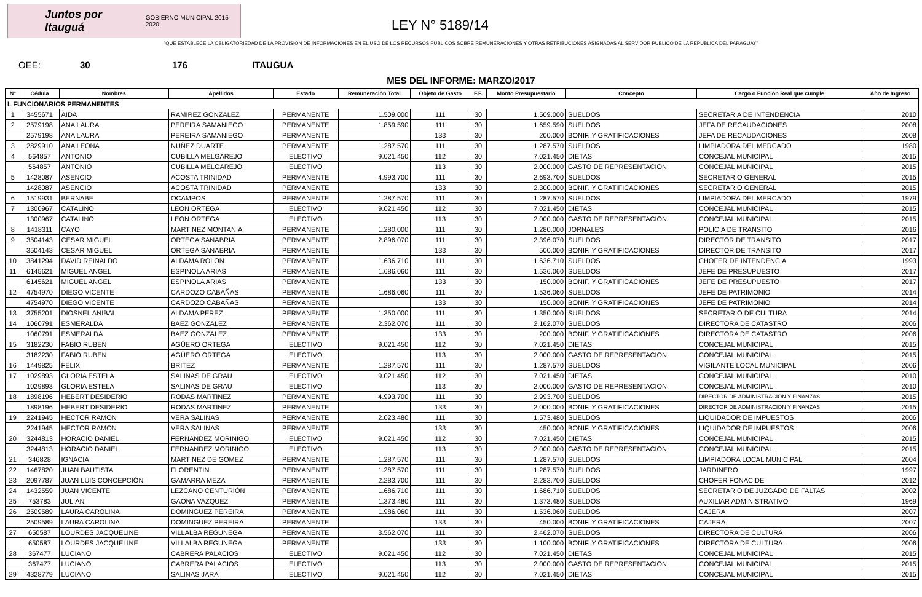Juntos por Itauguá GOBIERNO MUNICIPAL 2015-2020
LEY N° 5189/14
"QUE ESTABLECE LA OBLIGATORIEDAD DE LA PROVISIÓN DE INFORMACIONES EN EL USO DE LOS RECURSOS PÚBLICOS SOBRE REMUNERACIONES Y OTRAS RETRIBUCIONES ASIGNADAS AL SERVIDOR PÚBLICO DE LA REPÚBLICA DEL PARAGUAY"
OEE: 30 176 ITAUGUA
MES DEL INFORME: MARZO/2017
| N° | Cédula | Nombres | Apellidos | Estado | Remuneración Total | Objeto de Gasto | F.F. | Monto Presupuestario | Concepto | Cargo o Función Real que cumple | Año de Ingreso |
| --- | --- | --- | --- | --- | --- | --- | --- | --- | --- | --- | --- |
| I. FUNCIONARIOS PERMANENTES | | | | | | | | | | | |
| 1 | 3455671 | AIDA | RAMIREZ GONZALEZ | PERMANENTE | 1.509.000 | 111 | 30 | 1.509.000 | SUELDOS | SECRETARIA DE INTENDENCIA | 2010 |
| 2 | 2579198 | ANA LAURA | PEREIRA SAMANIEGO | PERMANENTE | 1.859.590 | 111 | 30 | 1.659.590 | SUELDOS | JEFA DE RECAUDACIONES | 2008 |
| | 2579198 | ANA LAURA | PEREIRA SAMANIEGO | PERMANENTE | | 133 | 30 | 200.000 | BONIF. Y GRATIFICACIONES | JEFA DE RECAUDACIONES | 2008 |
| 3 | 2829910 | ANA LEONA | NUÑEZ DUARTE | PERMANENTE | 1.287.570 | 111 | 30 | 1.287.570 | SUELDOS | LIMPIADORA DEL MERCADO | 1980 |
| 4 | 564857 | ANTONIO | CUBILLA MELGAREJO | ELECTIVO | 9.021.450 | 112 | 30 | 7.021.450 | DIETAS | CONCEJAL MUNICIPAL | 2015 |
| | 564857 | ANTONIO | CUBILLA MELGAREJO | ELECTIVO | | 113 | 30 | 2.000.000 | GASTO DE REPRESENTACION | CONCEJAL MUNICIPAL | 2015 |
| 5 | 1428087 | ASENCIO | ACOSTA TRINIDAD | PERMANENTE | 4.993.700 | 111 | 30 | 2.693.700 | SUELDOS | SECRETARIO GENERAL | 2015 |
| | 1428087 | ASENCIO | ACOSTA TRINIDAD | PERMANENTE | | 133 | 30 | 2.300.000 | BONIF. Y GRATIFICACIONES | SECRETARIO GENERAL | 2015 |
| 6 | 1519931 | BERNABE | OCAMPOS | PERMANENTE | 1.287.570 | 111 | 30 | 1.287.570 | SUELDOS | LIMPIADORA DEL MERCADO | 1979 |
| 7 | 1300967 | CATALINO | LEON ORTEGA | ELECTIVO | 9.021.450 | 112 | 30 | 7.021.450 | DIETAS | CONCEJAL MUNICIPAL | 2015 |
| | 1300967 | CATALINO | LEON ORTEGA | ELECTIVO | | 113 | 30 | 2.000.000 | GASTO DE REPRESENTACION | CONCEJAL MUNICIPAL | 2015 |
| 8 | 1418311 | CAYO | MARTINEZ MONTANIA | PERMANENTE | 1.280.000 | 111 | 30 | 1.280.000 | JORNALES | POLICIA DE TRANSITO | 2016 |
| 9 | 3504143 | CESAR MIGUEL | ORTEGA SANABRIA | PERMANENTE | 2.896.070 | 111 | 30 | 2.396.070 | SUELDOS | DIRECTOR DE TRANSITO | 2017 |
| | 3504143 | CESAR MIGUEL | ORTEGA SANABRIA | PERMANENTE | | 133 | 30 | 500.000 | BONIF. Y GRATIFICACIONES | DIRECTOR DE TRANSITO | 2017 |
| 10 | 3841294 | DAVID REINALDO | ALDAMA ROLON | PERMANENTE | 1.636.710 | 111 | 30 | 1.636.710 | SUELDOS | CHOFER DE INTENDENCIA | 1993 |
| 11 | 6145621 | MIGUEL ANGEL | ESPINOLA ARIAS | PERMANENTE | 1.686.060 | 111 | 30 | 1.536.060 | SUELDOS | JEFE DE PRESUPUESTO | 2017 |
| | 6145621 | MIGUEL ANGEL | ESPINOLA ARIAS | PERMANENTE | | 133 | 30 | 150.000 | BONIF. Y GRATIFICACIONES | JEFE DE PRESUPUESTO | 2017 |
| 12 | 4754970 | DIEGO VICENTE | CARDOZO CABAÑAS | PERMANENTE | 1.686.060 | 111 | 30 | 1.536.060 | SUELDOS | JEFE DE PATRIMONIO | 2014 |
| | 4754970 | DIEGO VICENTE | CARDOZO CABAÑAS | PERMANENTE | | 133 | 30 | 150.000 | BONIF. Y GRATIFICACIONES | JEFE DE PATRIMONIO | 2014 |
| 13 | 3755201 | DIOSNEL ANIBAL | ALDAMA PEREZ | PERMANENTE | 1.350.000 | 111 | 30 | 1.350.000 | SUELDOS | SECRETARIO DE CULTURA | 2014 |
| 14 | 1060791 | ESMERALDA | BAEZ GONZALEZ | PERMANENTE | 2.362.070 | 111 | 30 | 2.162.070 | SUELDOS | DIRECTORA DE CATASTRO | 2006 |
| | 1060791 | ESMERALDA | BAEZ GONZALEZ | PERMANENTE | | 133 | 30 | 200.000 | BONIF. Y GRATIFICACIONES | DIRECTORA DE CATASTRO | 2006 |
| 15 | 3182230 | FABIO RUBEN | AGÜERO ORTEGA | ELECTIVO | 9.021.450 | 112 | 30 | 7.021.450 | DIETAS | CONCEJAL MUNICIPAL | 2015 |
| | 3182230 | FABIO RUBEN | AGÜERO ORTEGA | ELECTIVO | | 113 | 30 | 2.000.000 | GASTO DE REPRESENTACION | CONCEJAL MUNICIPAL | 2015 |
| 16 | 1449825 | FELIX | BRITEZ | PERMANENTE | 1.287.570 | 111 | 30 | 1.287.570 | SUELDOS | VIGILANTE LOCAL MUNICIPAL | 2006 |
| 17 | 1029893 | GLORIA ESTELA | SALINAS DE GRAU | ELECTIVO | 9.021.450 | 112 | 30 | 7.021.450 | DIETAS | CONCEJAL MUNICIPAL | 2010 |
| | 1029893 | GLORIA ESTELA | SALINAS DE GRAU | ELECTIVO | | 113 | 30 | 2.000.000 | GASTO DE REPRESENTACION | CONCEJAL MUNICIPAL | 2010 |
| 18 | 1898196 | HEBERT DESIDERIO | RODAS MARTINEZ | PERMANENTE | 4.993.700 | 111 | 30 | 2.993.700 | SUELDOS | DIRECTOR DE ADMINISTRACION Y FINANZAS | 2015 |
| | 1898196 | HEBERT DESIDERIO | RODAS MARTINEZ | PERMANENTE | | 133 | 30 | 2.000.000 | BONIF. Y GRATIFICACIONES | DIRECTOR DE ADMINISTRACION Y FINANZAS | 2015 |
| 19 | 2241945 | HECTOR RAMON | VERA SALINAS | PERMANENTE | 2.023.480 | 111 | 30 | 1.573.480 | SUELDOS | LIQUIDADOR DE IMPUESTOS | 2006 |
| | 2241945 | HECTOR RAMON | VERA SALINAS | PERMANENTE | | 133 | 30 | 450.000 | BONIF. Y GRATIFICACIONES | LIQUIDADOR DE IMPUESTOS | 2006 |
| 20 | 3244813 | HORACIO DANIEL | FERNANDEZ MORINIGO | ELECTIVO | 9.021.450 | 112 | 30 | 7.021.450 | DIETAS | CONCEJAL MUNICIPAL | 2015 |
| | 3244813 | HORACIO DANIEL | FERNANDEZ MORINIGO | ELECTIVO | | 113 | 30 | 2.000.000 | GASTO DE REPRESENTACION | CONCEJAL MUNICIPAL | 2015 |
| 21 | 346828 | IGNACIA | MARTINEZ DE GOMEZ | PERMANENTE | 1.287.570 | 111 | 30 | 1.287.570 | SUELDOS | LIMPIADORA LOCAL MUNICIPAL | 2004 |
| 22 | 1467820 | JUAN BAUTISTA | FLORENTIN | PERMANENTE | 1.287.570 | 111 | 30 | 1.287.570 | SUELDOS | JARDINERO | 1997 |
| 23 | 2097787 | JUAN LUIS CONCEPCIÓN | GAMARRA MEZA | PERMANENTE | 2.283.700 | 111 | 30 | 2.283.700 | SUELDOS | CHOFER FONACIDE | 2012 |
| 24 | 1432559 | JUAN VICENTE | LEZCANO CENTURIÓN | PERMANENTE | 1.686.710 | 111 | 30 | 1.686.710 | SUELDOS | SECRETARIO DE JUZGADO DE FALTAS | 2002 |
| 25 | 753783 | JULIAN | GAONA VAZQUEZ | PERMANENTE | 1.373.480 | 111 | 30 | 1.373.480 | SUELDOS | AUXILIAR ADMINISTRATIVO | 1969 |
| 26 | 2509589 | LAURA CAROLINA | DOMINGUEZ PEREIRA | PERMANENTE | 1.986.060 | 111 | 30 | 1.536.060 | SUELDOS | CAJERA | 2007 |
| | 2509589 | LAURA CAROLINA | DOMINGUEZ PEREIRA | PERMANENTE | | 133 | 30 | 450.000 | BONIF. Y GRATIFICACIONES | CAJERA | 2007 |
| 27 | 650587 | LOURDES JACQUELINE | VILLALBA REGUNEGA | PERMANENTE | 3.562.070 | 111 | 30 | 2.462.070 | SUELDOS | DIRECTORA DE CULTURA | 2006 |
| | 650587 | LOURDES JACQUELINE | VILLALBA REGUNEGA | PERMANENTE | | 133 | 30 | 1.100.000 | BONIF. Y GRATIFICACIONES | DIRECTORA DE CULTURA | 2006 |
| 28 | 367477 | LUCIANO | CABRERA PALACIOS | ELECTIVO | 9.021.450 | 112 | 30 | 7.021.450 | DIETAS | CONCEJAL MUNICIPAL | 2015 |
| | 367477 | LUCIANO | CABRERA PALACIOS | ELECTIVO | | 113 | 30 | 2.000.000 | GASTO DE REPRESENTACION | CONCEJAL MUNICIPAL | 2015 |
| 29 | 4328779 | LUCIANO | SALINAS JARA | ELECTIVO | 9.021.450 | 112 | 30 | 7.021.450 | DIETAS | CONCEJAL MUNICIPAL | 2015 |